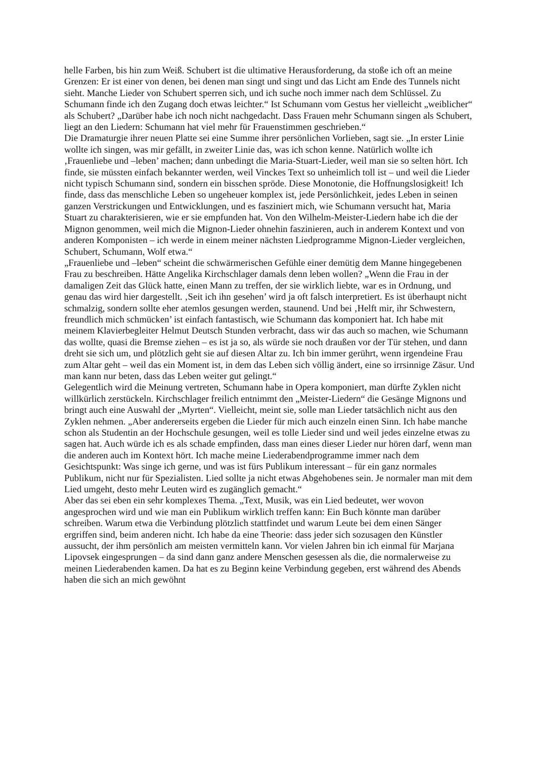helle Farben, bis hin zum Weiß. Schubert ist die ultimative Herausforderung, da stoße ich oft an meine Grenzen: Er ist einer von denen, bei denen man singt und singt und das Licht am Ende des Tunnels nicht sieht. Manche Lieder von Schubert sperren sich, und ich suche noch immer nach dem Schlüssel. Zu Schumann finde ich den Zugang doch etwas leichter.“ Ist Schumann vom Gestus her vielleicht „weiblicher“ als Schubert? „Darüber habe ich noch nicht nachgedacht. Dass Frauen mehr Schumann singen als Schubert, liegt an den Liedern: Schumann hat viel mehr für Frauenstimmen geschrieben.“
Die Dramaturgie ihrer neuen Platte sei eine Summe ihrer persönlichen Vorlieben, sagt sie. „In erster Linie wollte ich singen, was mir gefällt, in zweiter Linie das, was ich schon kenne. Natürlich wollte ich ‚Frauenliebe und –leben’ machen; dann unbedingt die Maria-Stuart-Lieder, weil man sie so selten hört. Ich finde, sie müssten einfach bekannter werden, weil Vinckes Text so unheimlich toll ist – und weil die Lieder nicht typisch Schumann sind, sondern ein bisschen spröde. Diese Monotonie, die Hoffnungslosigkeit! Ich finde, dass das menschliche Leben so ungeheuer komplex ist, jede Persönlichkeit, jedes Leben in seinen ganzen Verstrickungen und Entwicklungen, und es fasziniert mich, wie Schumann versucht hat, Maria Stuart zu charakterisieren, wie er sie empfunden hat. Von den Wilhelm-Meister-Liedern habe ich die der Mignon genommen, weil mich die Mignon-Lieder ohnehin faszinieren, auch in anderem Kontext und von anderen Komponisten – ich werde in einem meiner nächsten Liedprogramme Mignon-Lieder vergleichen, Schubert, Schumann, Wolf etwa.“
„Frauenliebe und –leben“ scheint die schwärmerischen Gefühle einer demütig dem Manne hingegebenen Frau zu beschreiben. Hätte Angelika Kirchschlager damals denn leben wollen? „Wenn die Frau in der damaligen Zeit das Glück hatte, einen Mann zu treffen, der sie wirklich liebte, war es in Ordnung, und genau das wird hier dargestellt. ‚Seit ich ihn gesehen’ wird ja oft falsch interpretiert. Es ist überhaupt nicht schmalzig, sondern sollte eher atemlos gesungen werden, staunend. Und bei ‚Helft mir, ihr Schwestern, freundlich mich schmücken’ ist einfach fantastisch, wie Schumann das komponiert hat. Ich habe mit meinem Klavierbegleiter Helmut Deutsch Stunden verbracht, dass wir das auch so machen, wie Schumann das wollte, quasi die Bremse ziehen – es ist ja so, als würde sie noch draußen vor der Tür stehen, und dann dreht sie sich um, und plötzlich geht sie auf diesen Altar zu. Ich bin immer gerührt, wenn irgendeine Frau zum Altar geht – weil das ein Moment ist, in dem das Leben sich völlig ändert, eine so irrsinnige Zäsur. Und man kann nur beten, dass das Leben weiter gut gelingt.“
Gelegentlich wird die Meinung vertreten, Schumann habe in Opera komponiert, man dürfte Zyklen nicht willkürlich zerstückeln. Kirchschlager freilich entnimmt den „Meister-Liedern“ die Gesänge Mignons und bringt auch eine Auswahl der „Myrten“. Vielleicht, meint sie, solle man Lieder tatsächlich nicht aus den Zyklen nehmen. „Aber andererseits ergeben die Lieder für mich auch einzeln einen Sinn. Ich habe manche schon als Studentin an der Hochschule gesungen, weil es tolle Lieder sind und weil jedes einzelne etwas zu sagen hat. Auch würde ich es als schade empfinden, dass man eines dieser Lieder nur hören darf, wenn man die anderen auch im Kontext hört. Ich mache meine Liederabendprogramme immer nach dem Gesichtspunkt: Was singe ich gerne, und was ist fürs Publikum interessant – für ein ganz normales Publikum, nicht nur für Spezialisten. Lied sollte ja nicht etwas Abgehobenes sein. Je normaler man mit dem Lied umgeht, desto mehr Leuten wird es zugänglich gemacht.“
Aber das sei eben ein sehr komplexes Thema. „Text, Musik, was ein Lied bedeutet, wer wovon angesprochen wird und wie man ein Publikum wirklich treffen kann: Ein Buch könnte man darüber schreiben. Warum etwa die Verbindung plötzlich stattfindet und warum Leute bei dem einen Sänger ergriffen sind, beim anderen nicht. Ich habe da eine Theorie: dass jeder sich sozusagen den Künstler aussucht, der ihm persönlich am meisten vermitteln kann. Vor vielen Jahren bin ich einmal für Marjana Lipovsek eingesprungen – da sind dann ganz andere Menschen gesessen als die, die normalerweise zu meinen Liederabenden kamen. Da hat es zu Beginn keine Verbindung gegeben, erst während des Abends haben die sich an mich gewöhnt